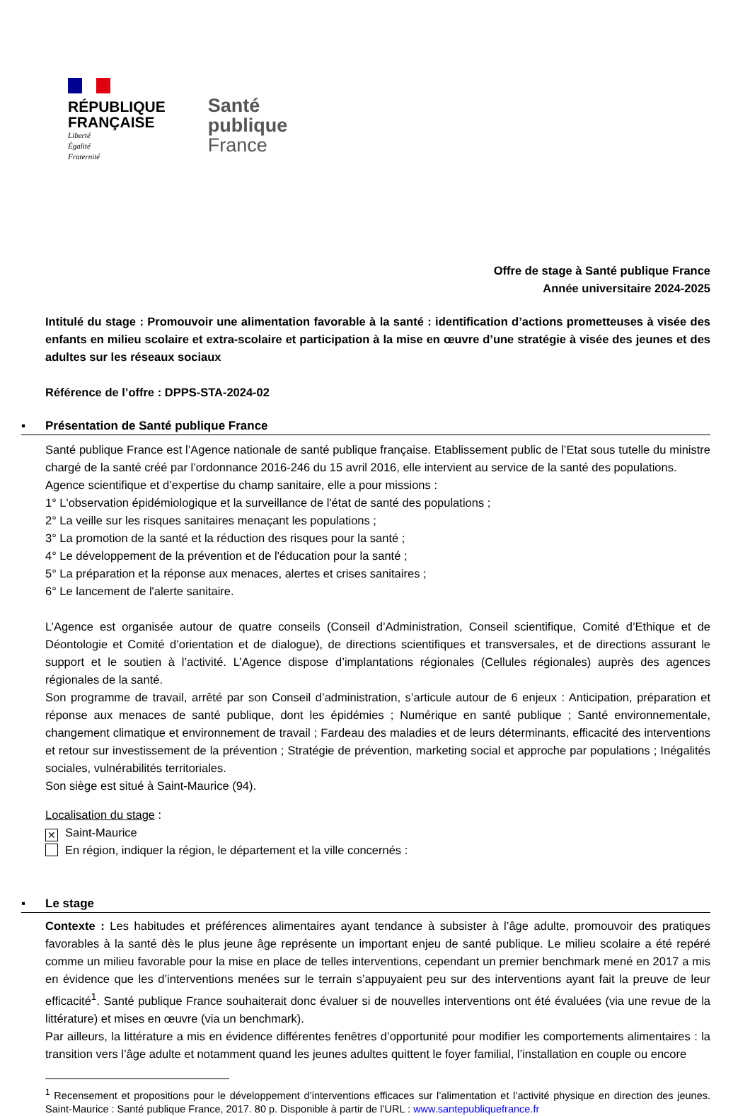RÉPUBLIQUE
FRANÇAISE
Liberté
Égalité
Fraternité
Santé
publique
France
Offre de stage à Santé publique France
Année universitaire 2024-2025
Intitulé du stage : Promouvoir une alimentation favorable à la santé : identification d’actions prometteuses à visée des enfants en milieu scolaire et extra-scolaire et participation à la mise en œuvre d’une stratégie à visée des jeunes et des adultes sur les réseaux sociaux
Référence de l’offre : DPPS-STA-2024-02
▪ Présentation de Santé publique France
Santé publique France est l’Agence nationale de santé publique française. Etablissement public de l’Etat sous tutelle du ministre chargé de la santé créé par l’ordonnance 2016-246 du 15 avril 2016, elle intervient au service de la santé des populations.
Agence scientifique et d’expertise du champ sanitaire, elle a pour missions :
1° L'observation épidémiologique et la surveillance de l'état de santé des populations ;
2° La veille sur les risques sanitaires menaçant les populations ;
3° La promotion de la santé et la réduction des risques pour la santé ;
4° Le développement de la prévention et de l'éducation pour la santé ;
5° La préparation et la réponse aux menaces, alertes et crises sanitaires ;
6° Le lancement de l'alerte sanitaire.
L’Agence est organisée autour de quatre conseils (Conseil d’Administration, Conseil scientifique, Comité d’Ethique et de Déontologie et Comité d’orientation et de dialogue), de directions scientifiques et transversales, et de directions assurant le support et le soutien à l’activité. L’Agence dispose d’implantations régionales (Cellules régionales) auprès des agences régionales de la santé.
Son programme de travail, arrêté par son Conseil d’administration, s’articule autour de 6 enjeux : Anticipation, préparation et réponse aux menaces de santé publique, dont les épidémies ; Numérique en santé publique ; Santé environnementale, changement climatique et environnement de travail ; Fardeau des maladies et de leurs déterminants, efficacité des interventions et retour sur investissement de la prévention ; Stratégie de prévention, marketing social et approche par populations ; Inégalités sociales, vulnérabilités territoriales.
Son siège est situé à Saint-Maurice (94).
Localisation du stage :
✕ Saint-Maurice
En région, indiquer la région, le département et la ville concernés :
▪ Le stage
Contexte : Les habitudes et préférences alimentaires ayant tendance à subsister à l’âge adulte, promouvoir des pratiques favorables à la santé dès le plus jeune âge représente un important enjeu de santé publique. Le milieu scolaire a été repéré comme un milieu favorable pour la mise en place de telles interventions, cependant un premier benchmark mené en 2017 a mis en évidence que les d’interventions menées sur le terrain s’appuyaient peu sur des interventions ayant fait la preuve de leur efficacité<sup>1</sup>. Santé publique France souhaiterait donc évaluer si de nouvelles interventions ont été évaluées (via une revue de la littérature) et mises en œuvre (via un benchmark).
Par ailleurs, la littérature a mis en évidence différentes fenêtres d’opportunité pour modifier les comportements alimentaires : la transition vers l’âge adulte et notamment quand les jeunes adultes quittent le foyer familial, l’installation en couple ou encore
<sup>1</sup> Recensement et propositions pour le développement d’interventions efficaces sur l’alimentation et l’activité physique en direction des jeunes. Saint-Maurice : Santé publique France, 2017. 80 p. Disponible à partir de l’URL : www.santepubliquefrance.fr